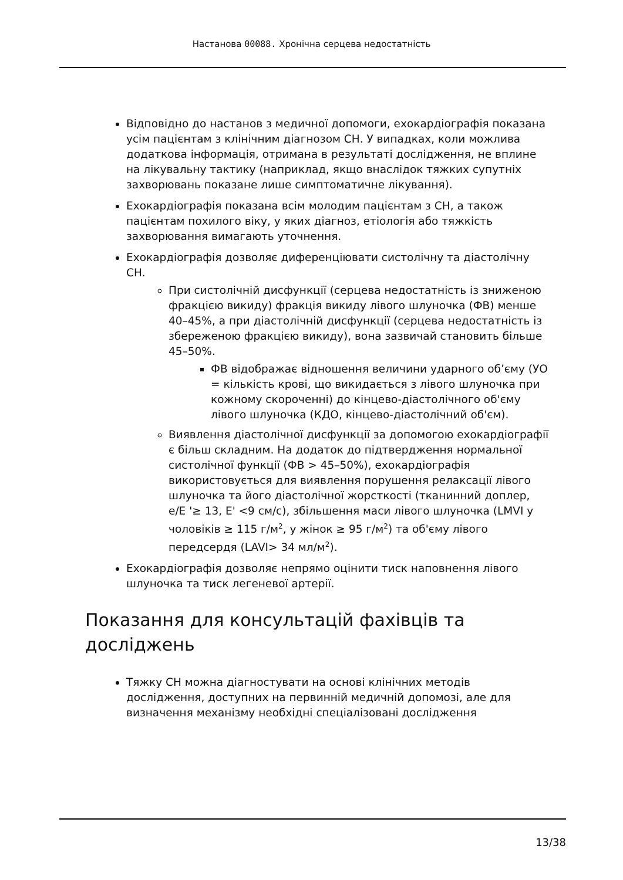Настанова 00088. Хронічна серцева недостатність
Відповідно до настанов з медичної допомоги, ехокардіографія показана усім пацієнтам з клінічним діагнозом СН. У випадках, коли можлива додаткова інформація, отримана в результаті дослідження, не вплине на лікувальну тактику (наприклад, якщо внаслідок тяжких супутніх захворювань показане лише симптоматичне лікування).
Ехокардіографія показана всім молодим пацієнтам з СН, а також пацієнтам похилого віку, у яких діагноз, етіологія або тяжкість захворювання вимагають уточнення.
Ехокардіографія дозволяє диференціювати систолічну та діастолічну СН.
При систолічній дисфункції (серцева недостатність із зниженою фракцією викиду) фракція викиду лівого шлуночка (ФВ) менше 40–45%, а при діастолічній дисфункції (серцева недостатність із збереженою фракцією викиду), вона зазвичай становить більше 45–50%.
ФВ відображає відношення величини ударного об’єму (УО = кількість крові, що викидається з лівого шлуночка при кожному скороченні) до кінцево-діастолічного об'єму лівого шлуночка (КДО, кінцево-діастолічний об'єм).
Виявлення діастолічної дисфункції за допомогою ехокардіографії є більш складним. На додаток до підтвердження нормальної систолічної функції (ФВ > 45–50%), ехокардіографія використовується для виявлення порушення релаксації лівого шлуночка та його діастолічної жорсткості (тканинний доплер, e/E '≥ 13, E' <9 см/с), збільшення маси лівого шлуночка (LMVI у чоловіків ≥ 115 г/м<sup>2</sup>, у жінок ≥ 95 г/м<sup>2</sup>) та об'єму лівого передсердя (LAVI> 34 мл/м<sup>2</sup>).
Ехокардіографія дозволяє непрямо оцінити тиск наповнення лівого шлуночка та тиск легеневої артерії.
Показання для консультацій фахівців та досліджень
Тяжку СН можна діагностувати на основі клінічних методів дослідження, доступних на первинній медичній допомозі, але для визначення механізму необхідні спеціалізовані дослідження
13/38